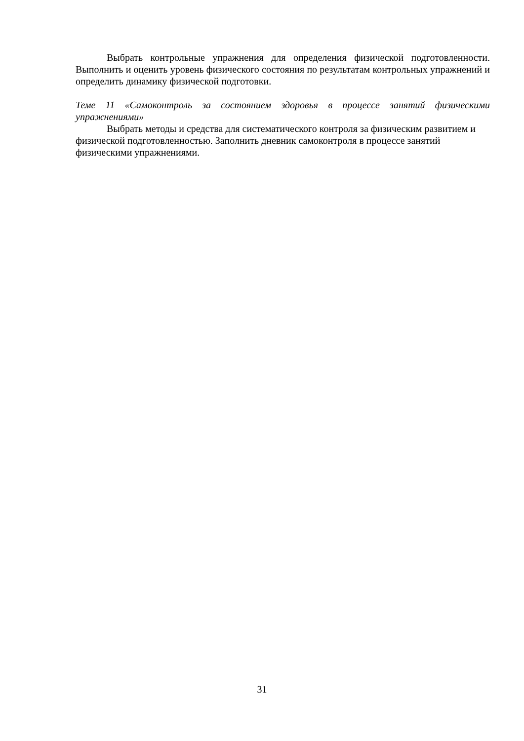Выбрать контрольные упражнения для определения физической подготовленности. Выполнить и оценить уровень физического состояния по результатам контрольных упражнений и определить динамику физической подготовки.
Теме 11 «Самоконтроль за состоянием здоровья в процессе занятий физическими упражнениями»
Выбрать методы и средства для систематического контроля за физическим развитием и физической подготовленностью. Заполнить дневник самоконтроля в процессе занятий физическими упражнениями.
31